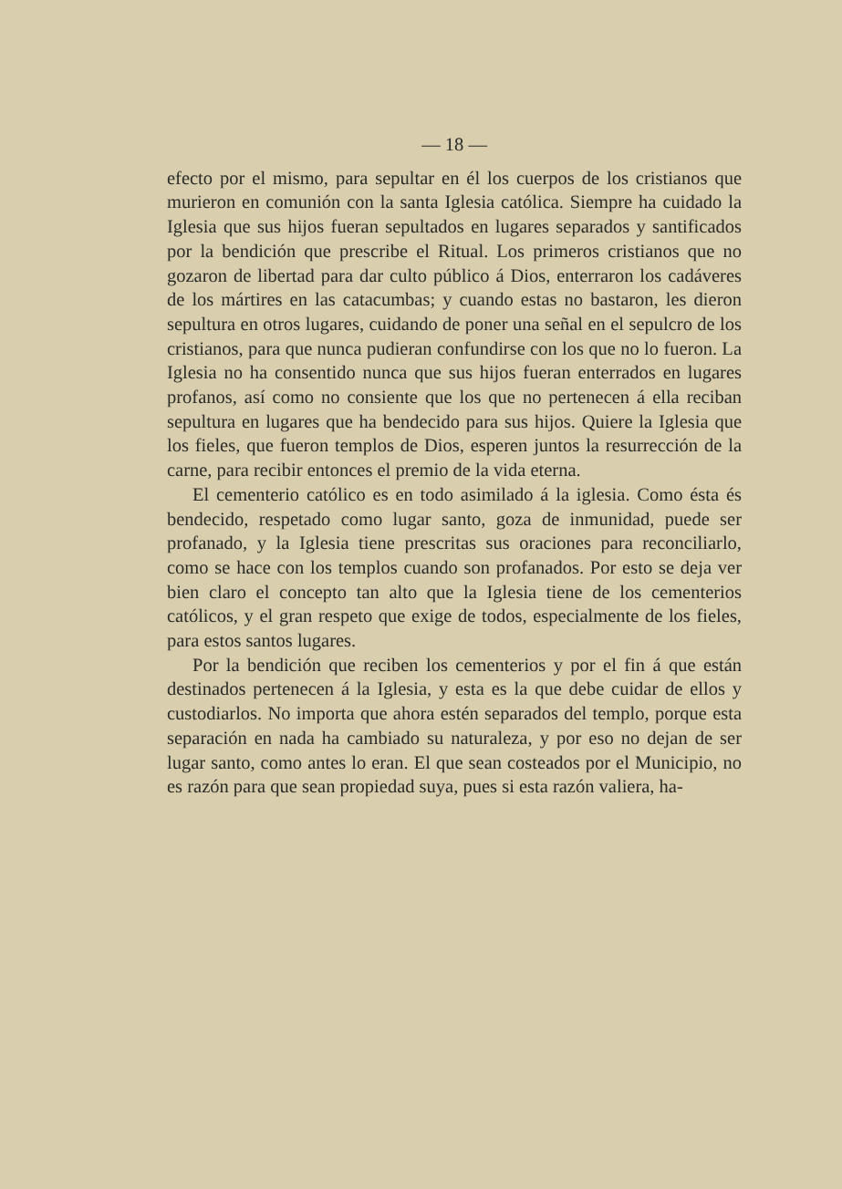— 18 —
efecto por el mismo, para sepultar en él los cuerpos de los cristianos que murieron en comunión con la santa Iglesia católica. Siempre ha cuidado la Iglesia que sus hijos fueran sepultados en lugares separados y santificados por la bendición que prescribe el Ritual. Los primeros cristianos que no gozaron de libertad para dar culto público á Dios, enterraron los cadáveres de los mártires en las catacumbas; y cuando estas no bastaron, les dieron sepultura en otros lugares, cuidando de poner una señal en el sepulcro de los cristianos, para que nunca pudieran confundirse con los que no lo fueron. La Iglesia no ha consentido nunca que sus hijos fueran enterrados en lugares profanos, así como no consiente que los que no pertenecen á ella reciban sepultura en lugares que ha bendecido para sus hijos. Quiere la Iglesia que los fieles, que fueron templos de Dios, esperen juntos la resurrección de la carne, para recibir entonces el premio de la vida eterna.
El cementerio católico es en todo asimilado á la iglesia. Como ésta és bendecido, respetado como lugar santo, goza de inmunidad, puede ser profanado, y la Iglesia tiene prescritas sus oraciones para reconciliarlo, como se hace con los templos cuando son profanados. Por esto se deja ver bien claro el concepto tan alto que la Iglesia tiene de los cementerios católicos, y el gran respeto que exige de todos, especialmente de los fieles, para estos santos lugares.
Por la bendición que reciben los cementerios y por el fin á que están destinados pertenecen á la Iglesia, y esta es la que debe cuidar de ellos y custodiarlos. No importa que ahora estén separados del templo, porque esta separación en nada ha cambiado su naturaleza, y por eso no dejan de ser lugar santo, como antes lo eran. El que sean costeados por el Municipio, no es razón para que sean propiedad suya, pues si esta razón valiera, ha-